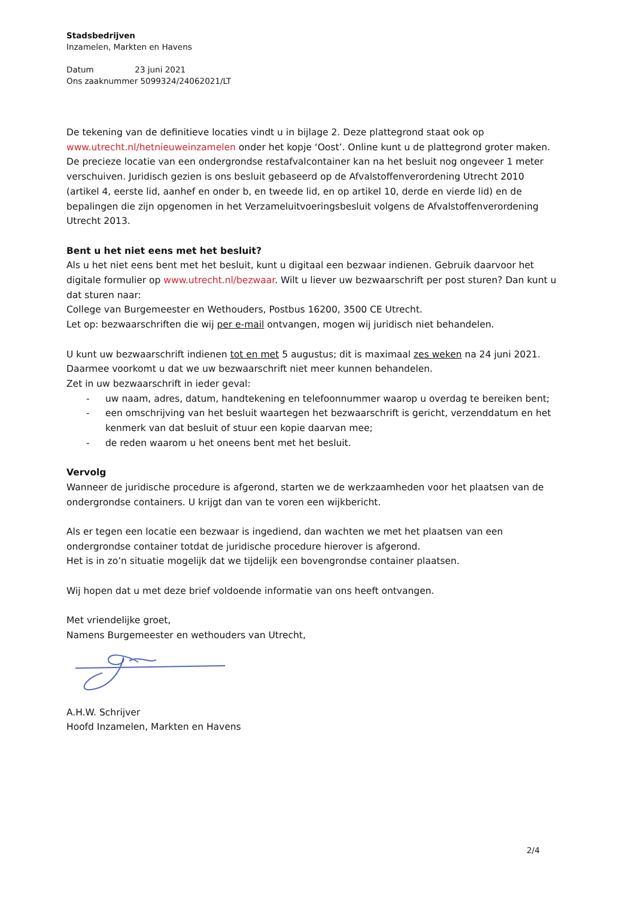Stadsbedrijven
Inzamelen, Markten en Havens
Datum 23 juni 2021
Ons zaaknummer 5099324/24062021/LT
De tekening van de definitieve locaties vindt u in bijlage 2. Deze plattegrond staat ook op www.utrecht.nl/hetnieuweinzamelen onder het kopje ‘Oost’. Online kunt u de plattegrond groter maken.
De precieze locatie van een ondergrondse restafvalcontainer kan na het besluit nog ongeveer 1 meter verschuiven. Juridisch gezien is ons besluit gebaseerd op de Afvalstoffenverordening Utrecht 2010 (artikel 4, eerste lid, aanhef en onder b, en tweede lid, en op artikel 10, derde en vierde lid) en de bepalingen die zijn opgenomen in het Verzameluitvoeringsbesluit volgens de Afvalstoffenverordening Utrecht 2013.
Bent u het niet eens met het besluit?
Als u het niet eens bent met het besluit, kunt u digitaal een bezwaar indienen. Gebruik daarvoor het digitale formulier op www.utrecht.nl/bezwaar. Wilt u liever uw bezwaarschrift per post sturen? Dan kunt u dat sturen naar:
College van Burgemeester en Wethouders, Postbus 16200, 3500 CE Utrecht.
Let op: bezwaarschriften die wij per e-mail ontvangen, mogen wij juridisch niet behandelen.
U kunt uw bezwaarschrift indienen tot en met 5 augustus; dit is maximaal zes weken na 24 juni 2021. Daarmee voorkomt u dat we uw bezwaarschrift niet meer kunnen behandelen.
Zet in uw bezwaarschrift in ieder geval:
- uw naam, adres, datum, handtekening en telefoonnummer waarop u overdag te bereiken bent;
- een omschrijving van het besluit waartegen het bezwaarschrift is gericht, verzenddatum en het kenmerk van dat besluit of stuur een kopie daarvan mee;
- de reden waarom u het oneens bent met het besluit.
Vervolg
Wanneer de juridische procedure is afgerond, starten we de werkzaamheden voor het plaatsen van de ondergrondse containers. U krijgt dan van te voren een wijkbericht.
Als er tegen een locatie een bezwaar is ingediend, dan wachten we met het plaatsen van een ondergrondse container totdat de juridische procedure hierover is afgerond.
Het is in zo’n situatie mogelijk dat we tijdelijk een bovengrondse container plaatsen.
Wij hopen dat u met deze brief voldoende informatie van ons heeft ontvangen.
Met vriendelijke groet,
Namens Burgemeester en wethouders van Utrecht,
A.H.W. Schrijver
Hoofd Inzamelen, Markten en Havens
2/4